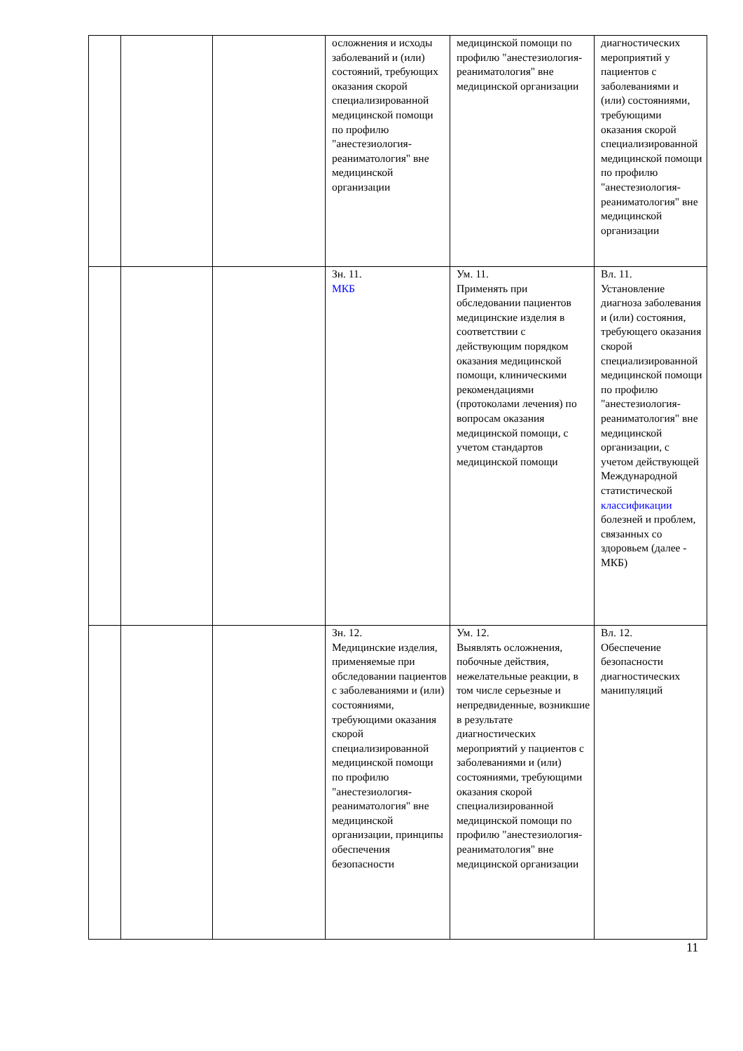| | | | осложнения и исходы заболеваний и (или) состояний, требующих оказания скорой специализированной медицинской помощи по профилю "анестезиология-реаниматология" вне медицинской организации | медицинской помощи по профилю "анестезиология-реаниматология" вне медицинской организации | диагностических мероприятий у пациентов с заболеваниями и (или) состояниями, требующими оказания скорой специализированной медицинской помощи по профилю "анестезиология-реаниматология" вне медицинской организации |
| | | | Зн. 11. МКБ | Ум. 11. Применять при обследовании пациентов медицинские изделия в соответствии с действующим порядком оказания медицинской помощи, клиническими рекомендациями (протоколами лечения) по вопросам оказания медицинской помощи, с учетом стандартов медицинской помощи | Вл. 11. Установление диагноза заболевания и (или) состояния, требующего оказания скорой специализированной медицинской помощи по профилю "анестезиология-реаниматология" вне медицинской организации, с учетом действующей Международной статистической классификации болезней и проблем, связанных со здоровьем (далее - МКБ) |
| | | | Зн. 12. Медицинские изделия, применяемые при обследовании пациентов с заболеваниями и (или) состояниями, требующими оказания скорой специализированной медицинской помощи по профилю "анестезиология-реаниматология" вне медицинской организации, принципы обеспечения безопасности | Ум. 12. Выявлять осложнения, побочные действия, нежелательные реакции, в том числе серьезные и непредвиденные, возникшие в результате диагностических мероприятий у пациентов с заболеваниями и (или) состояниями, требующими оказания скорой специализированной медицинской помощи по профилю "анестезиология-реаниматология" вне медицинской организации | Вл. 12. Обеспечение безопасности диагностических манипуляций |
11